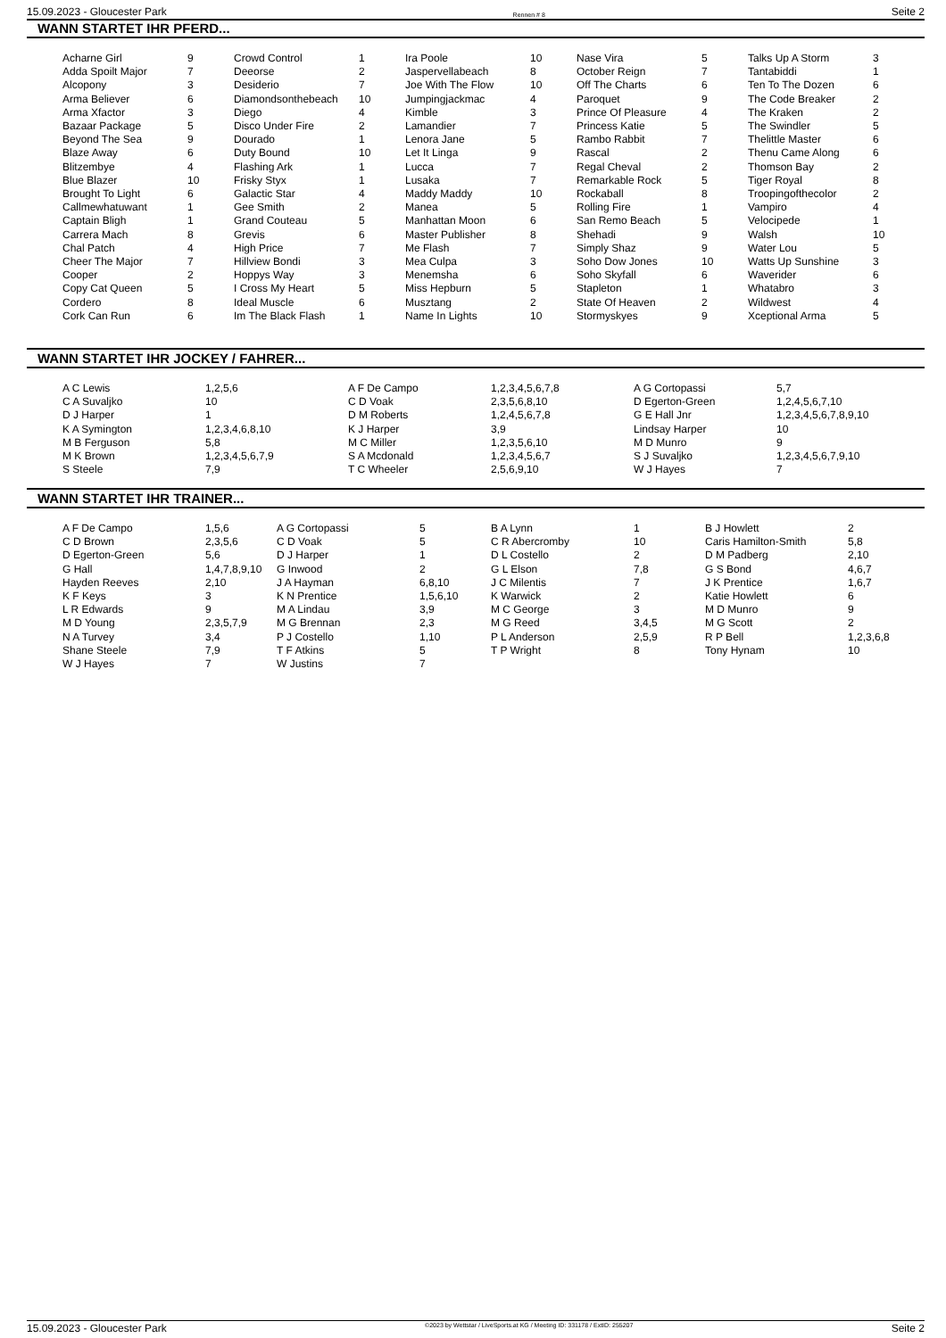15.09.2023 - Gloucester Park Rennen # 8 Seite 2
WANN STARTET IHR PFERD...
| Acharne Girl | 9 | Crowd Control | 1 | Ira Poole | 10 | Nase Vira | 5 | Talks Up A Storm | 3 |
| Adda Spoilt Major | 7 | Deeorse | 2 | Jaspervellabeach | 8 | October Reign | 7 | Tantabiddi | 1 |
| Alcopony | 3 | Desiderio | 7 | Joe With The Flow | 10 | Off The Charts | 6 | Ten To The Dozen | 6 |
| Arma Believer | 6 | Diamondsonthebeach | 10 | Jumpingjackmac | 4 | Paroquet | 9 | The Code Breaker | 2 |
| Arma Xfactor | 3 | Diego | 4 | Kimble | 3 | Prince Of Pleasure | 4 | The Kraken | 2 |
| Bazaar Package | 5 | Disco Under Fire | 2 | Lamandier | 7 | Princess Katie | 5 | The Swindler | 5 |
| Beyond The Sea | 9 | Dourado | 1 | Lenora Jane | 5 | Rambo Rabbit | 7 | Thelittle Master | 6 |
| Blaze Away | 6 | Duty Bound | 10 | Let It Linga | 9 | Rascal | 2 | Thenu Came Along | 6 |
| Blitzembye | 4 | Flashing Ark | 1 | Lucca | 7 | Regal Cheval | 2 | Thomson Bay | 2 |
| Blue Blazer | 10 | Frisky Styx | 1 | Lusaka | 7 | Remarkable Rock | 5 | Tiger Royal | 8 |
| Brought To Light | 6 | Galactic Star | 4 | Maddy Maddy | 10 | Rockaball | 8 | Troopingofthecolor | 2 |
| Callmewhatuwant | 1 | Gee Smith | 2 | Manea | 5 | Rolling Fire | 1 | Vampiro | 4 |
| Captain Bligh | 1 | Grand Couteau | 5 | Manhattan Moon | 6 | San Remo Beach | 5 | Velocipede | 1 |
| Carrera Mach | 8 | Grevis | 6 | Master Publisher | 8 | Shehadi | 9 | Walsh | 10 |
| Chal Patch | 4 | High Price | 7 | Me Flash | 7 | Simply Shaz | 9 | Water Lou | 5 |
| Cheer The Major | 7 | Hillview Bondi | 3 | Mea Culpa | 3 | Soho Dow Jones | 10 | Watts Up Sunshine | 3 |
| Cooper | 2 | Hoppys Way | 3 | Menemsha | 6 | Soho Skyfall | 6 | Waverider | 6 |
| Copy Cat Queen | 5 | I Cross My Heart | 5 | Miss Hepburn | 5 | Stapleton | 1 | Whatabro | 3 |
| Cordero | 8 | Ideal Muscle | 6 | Musztang | 2 | State Of Heaven | 2 | Wildwest | 4 |
| Cork Can Run | 6 | Im The Black Flash | 1 | Name In Lights | 10 | Stormyskyes | 9 | Xceptional Arma | 5 |
WANN STARTET IHR JOCKEY / FAHRER...
| A C Lewis | 1,2,5,6 | A F De Campo | 1,2,3,4,5,6,7,8 | A G Cortopassi | 5,7 |
| C A Suvaljko | 10 | C D Voak | 2,3,5,6,8,10 | D Egerton-Green | 1,2,4,5,6,7,10 |
| D J Harper | 1 | D M Roberts | 1,2,4,5,6,7,8 | G E Hall Jnr | 1,2,3,4,5,6,7,8,9,10 |
| K A Symington | 1,2,3,4,6,8,10 | K J Harper | 3,9 | Lindsay Harper | 10 |
| M B Ferguson | 5,8 | M C Miller | 1,2,3,5,6,10 | M D Munro | 9 |
| M K Brown | 1,2,3,4,5,6,7,9 | S A Mcdonald | 1,2,3,4,5,6,7 | S J Suvaljko | 1,2,3,4,5,6,7,9,10 |
| S Steele | 7,9 | T C Wheeler | 2,5,6,9,10 | W J Hayes | 7 |
WANN STARTET IHR TRAINER...
| A F De Campo | 1,5,6 | A G Cortopassi | 5 | B A Lynn | 1 | B J Howlett | 2 |
| C D Brown | 2,3,5,6 | C D Voak | 5 | C R Abercromby | 10 | Caris Hamilton-Smith | 5,8 |
| D Egerton-Green | 5,6 | D J Harper | 1 | D L Costello | 2 | D M Padberg | 2,10 |
| G Hall | 1,4,7,8,9,10 | G Inwood | 2 | G L Elson | 7,8 | G S Bond | 4,6,7 |
| Hayden Reeves | 2,10 | J A Hayman | 6,8,10 | J C Milentis | 7 | J K Prentice | 1,6,7 |
| K F Keys | 3 | K N Prentice | 1,5,6,10 | K Warwick | 2 | Katie Howlett | 6 |
| L R Edwards | 9 | M A Lindau | 3,9 | M C George | 3 | M D Munro | 9 |
| M D Young | 2,3,5,7,9 | M G Brennan | 2,3 | M G Reed | 3,4,5 | M G Scott | 2 |
| N A Turvey | 3,4 | P J Costello | 1,10 | P L Anderson | 2,5,9 | R P Bell | 1,2,3,6,8 |
| Shane Steele | 7,9 | T F Atkins | 5 | T P Wright | 8 | Tony Hynam | 10 |
| W J Hayes | 7 | W Justins | 7 | | | | |
15.09.2023 - Gloucester Park ©2023 by Wettstar / LiveSports.at KG / Meeting ID: 331178 / ExtID: 255207 Seite 2